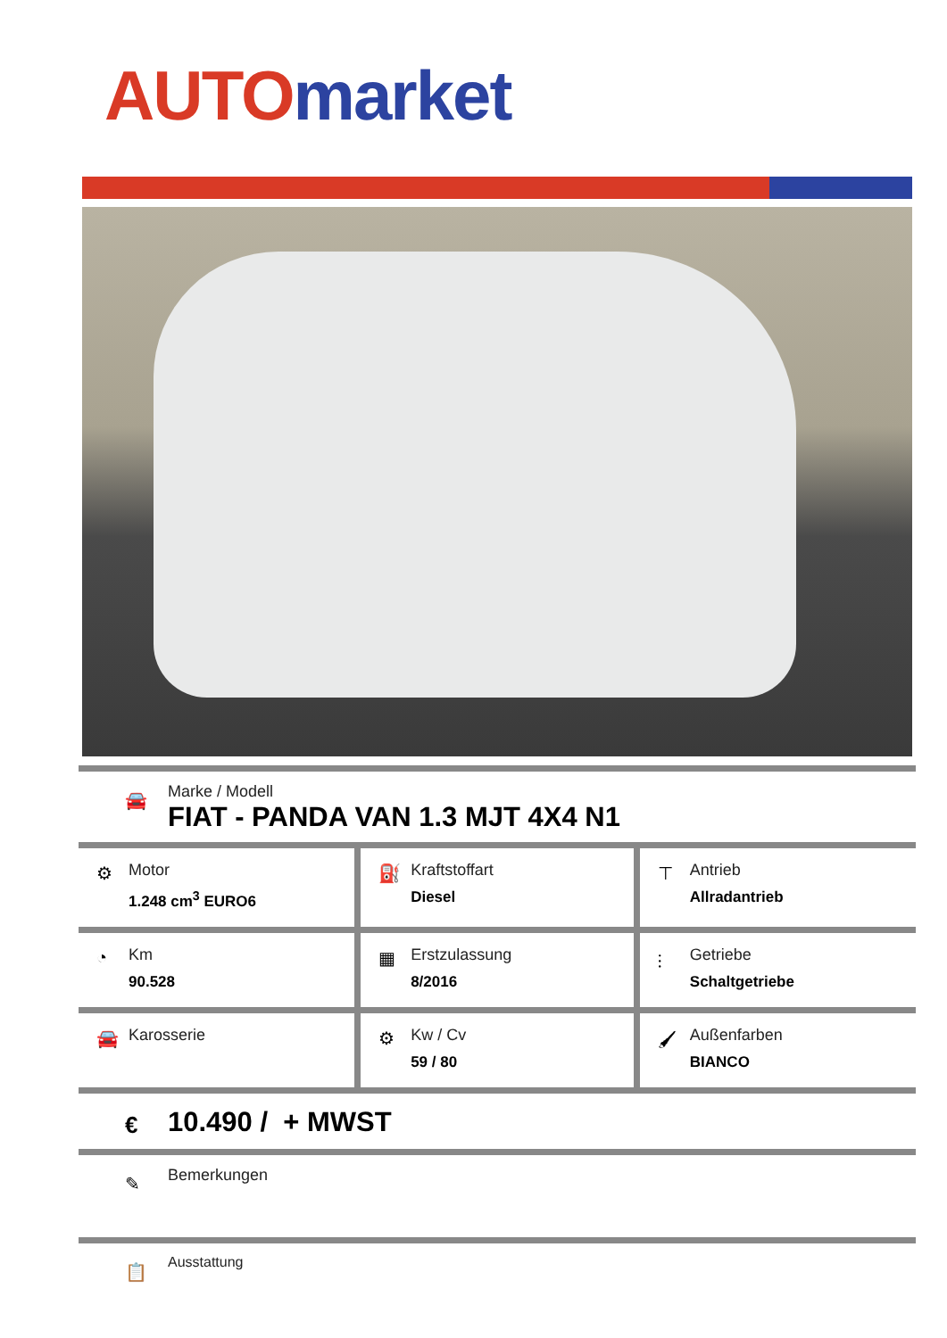AUTO market
🚘
Marke / Modell
FIAT - PANDA VAN 1.3 MJT 4X4 N1
| ⚙ Motor 1.248 cm<sup>3</sup> EURO6 | ⛽ Kraftstoffart Diesel | ⊤ Antrieb Allradantrieb |
| ◔ Km 90.528 | ▦ Erstzulassung 8/2016 | ⫶ Getriebe Schaltgetriebe |
| 🚘 Karosserie | ⚙ Kw / Cv 59 / 80 | 🖌 Außenfarben BIANCO |
€ 10.490 / + MWST
✎
Bemerkungen
📋
Ausstattung